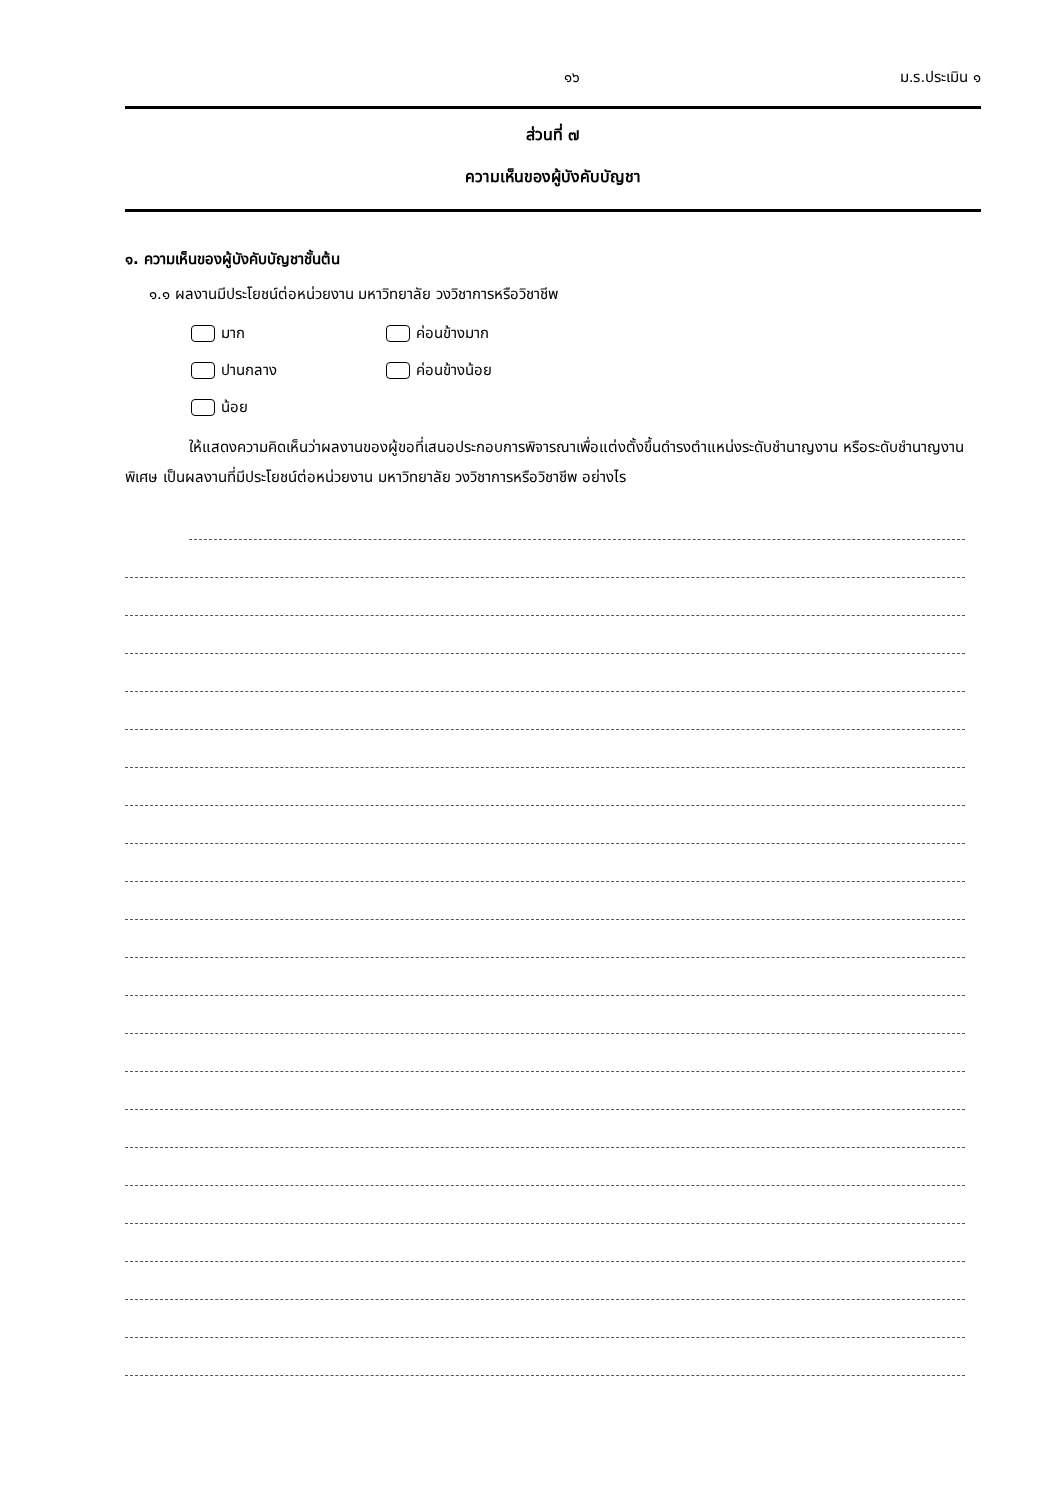๑๖ ม.ร.ประเมิน ๑
ส่วนที่ ๗
ความเห็นของผู้บังคับบัญชา
๑. ความเห็นของผู้บังคับบัญชาชั้นต้น
๑.๑ ผลงานมีประโยชน์ต่อหน่วยงาน มหาวิทยาลัย วงวิชาการหรือวิชาชีพ
มาก ค่อนข้างมาก
ปานกลาง ค่อนข้างน้อย
น้อย
ให้แสดงความคิดเห็นว่าผลงานของผู้ขอที่เสนอประกอบการพิจารณาเพื่อแต่งตั้งขึ้นดำรงตำแหน่งระดับชำนาญงาน หรือระดับชำนาญงานพิเศษ เป็นผลงานที่มีประโยชน์ต่อหน่วยงาน มหาวิทยาลัย วงวิชาการหรือวิชาชีพ อย่างไร